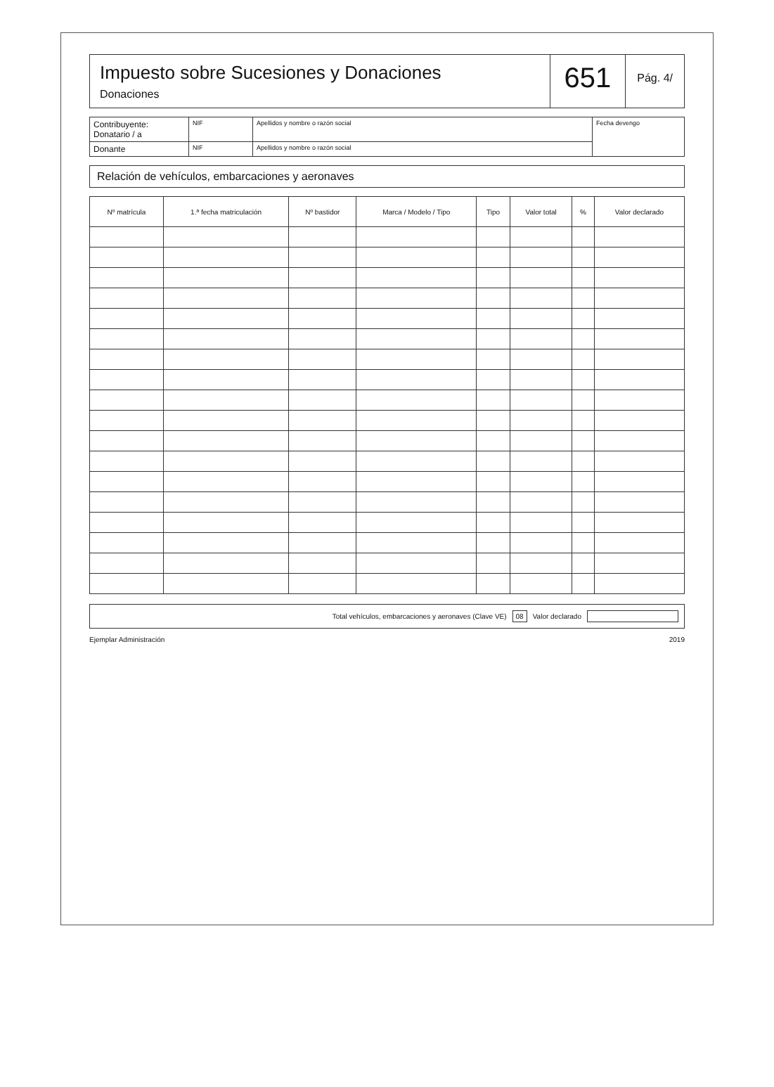Impuesto sobre Sucesiones y Donaciones
Donaciones
651
Pág. 4/
| Contribuyente: Donatario / a | NIF | Apellidos y nombre o razón social | Fecha devengo |
| Donante | NIF | Apellidos y nombre o razón social | |
Relación de vehículos, embarcaciones y aeronaves
| Nº matrícula | 1.ª fecha matriculación | Nº bastidor | Marca / Modelo / Tipo | Tipo | Valor total | % | Valor declarado |
| --- | --- | --- | --- | --- | --- | --- | --- |
Total vehículos, embarcaciones y aeronaves (Clave VE) 08 Valor declarado
Ejemplar Administración 2019